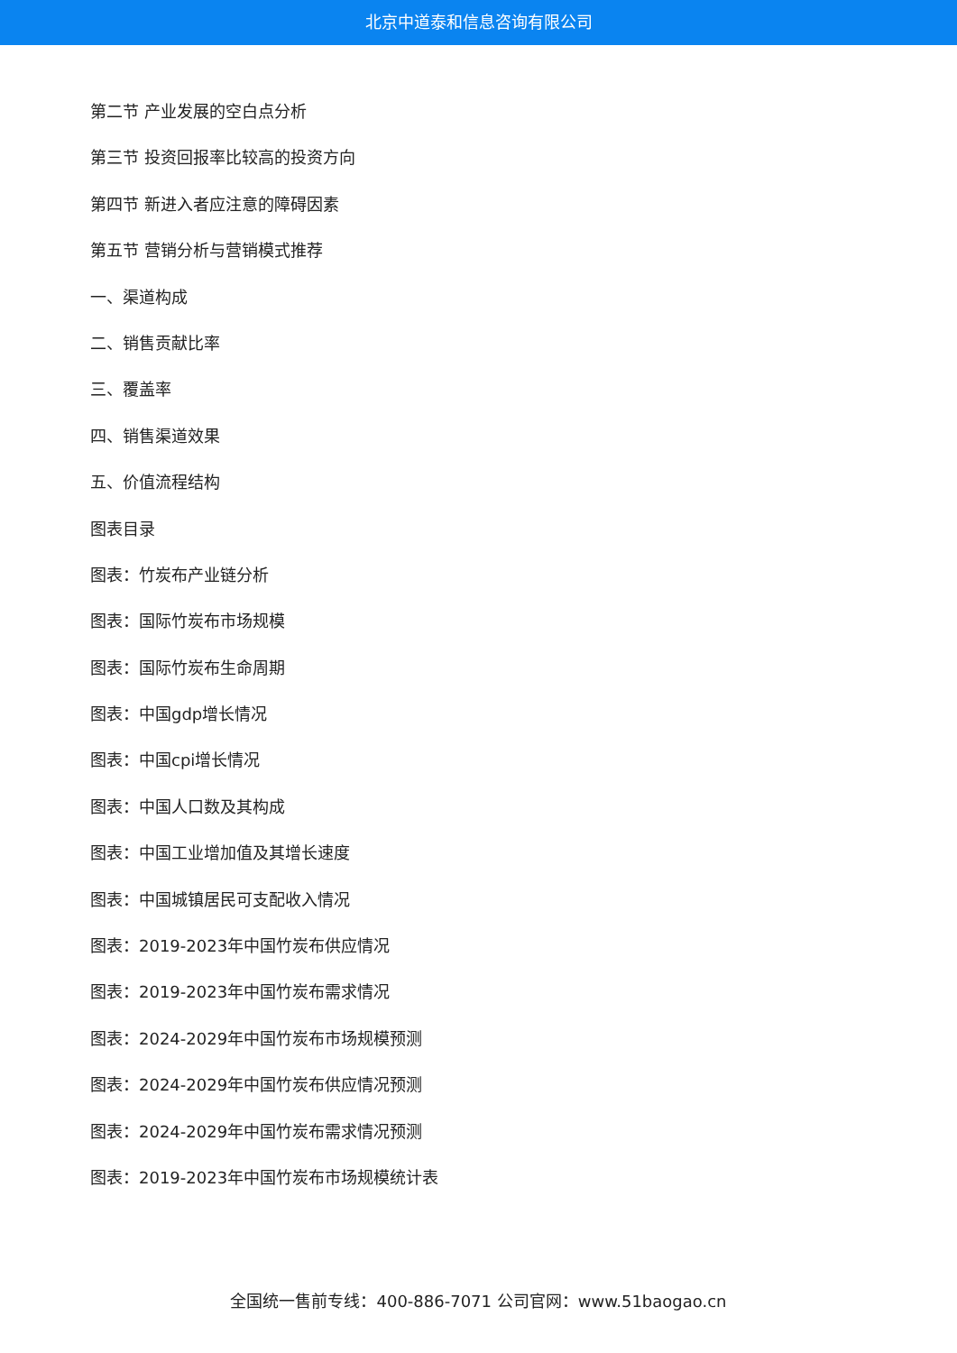北京中道泰和信息咨询有限公司
第二节 产业发展的空白点分析
第三节 投资回报率比较高的投资方向
第四节 新进入者应注意的障碍因素
第五节 营销分析与营销模式推荐
一、渠道构成
二、销售贡献比率
三、覆盖率
四、销售渠道效果
五、价值流程结构
图表目录
图表：竹炭布产业链分析
图表：国际竹炭布市场规模
图表：国际竹炭布生命周期
图表：中国gdp增长情况
图表：中国cpi增长情况
图表：中国人口数及其构成
图表：中国工业增加值及其增长速度
图表：中国城镇居民可支配收入情况
图表：2019-2023年中国竹炭布供应情况
图表：2019-2023年中国竹炭布需求情况
图表：2024-2029年中国竹炭布市场规模预测
图表：2024-2029年中国竹炭布供应情况预测
图表：2024-2029年中国竹炭布需求情况预测
图表：2019-2023年中国竹炭布市场规模统计表
全国统一售前专线：400-886-7071 公司官网：www.51baogao.cn